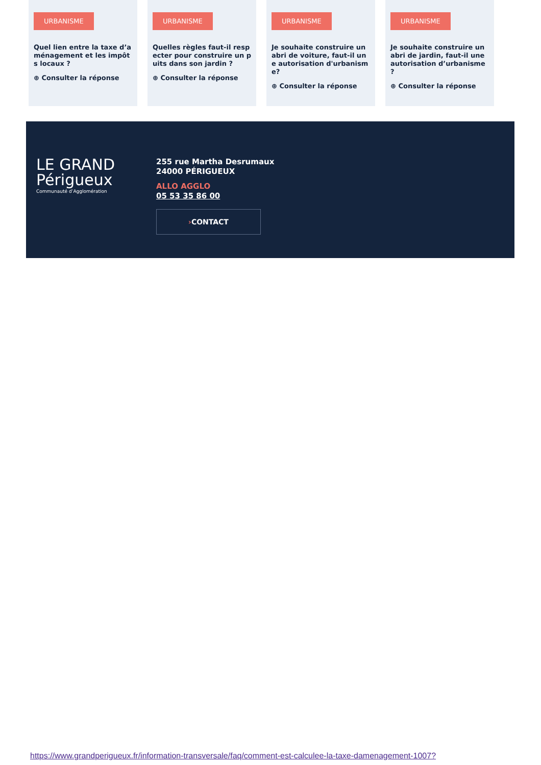URBANISME
Quel lien entre la taxe d’aménagement et les impôts locaux ?
⊕ Consulter la réponse
URBANISME
Quelles règles faut-il respecter pour construire un puits dans son jardin ?
⊕ Consulter la réponse
URBANISME
Je souhaite construire un abri de voiture, faut-il une autorisation d'urbanisme?
⊕ Consulter la réponse
URBANISME
Je souhaite construire un abri de jardin, faut-il une autorisation d’urbanisme ?
⊕ Consulter la réponse
LE GRAND
Périgueux
Communauté d’Agglomération
255 rue Martha Desrumaux
24000 PÉRIGUEUX
ALLO AGGLO
05 53 35 86 00
›CONTACT
https://www.grandperigueux.fr/information-transversale/faq/comment-est-calculee-la-taxe-damenagement-1007?